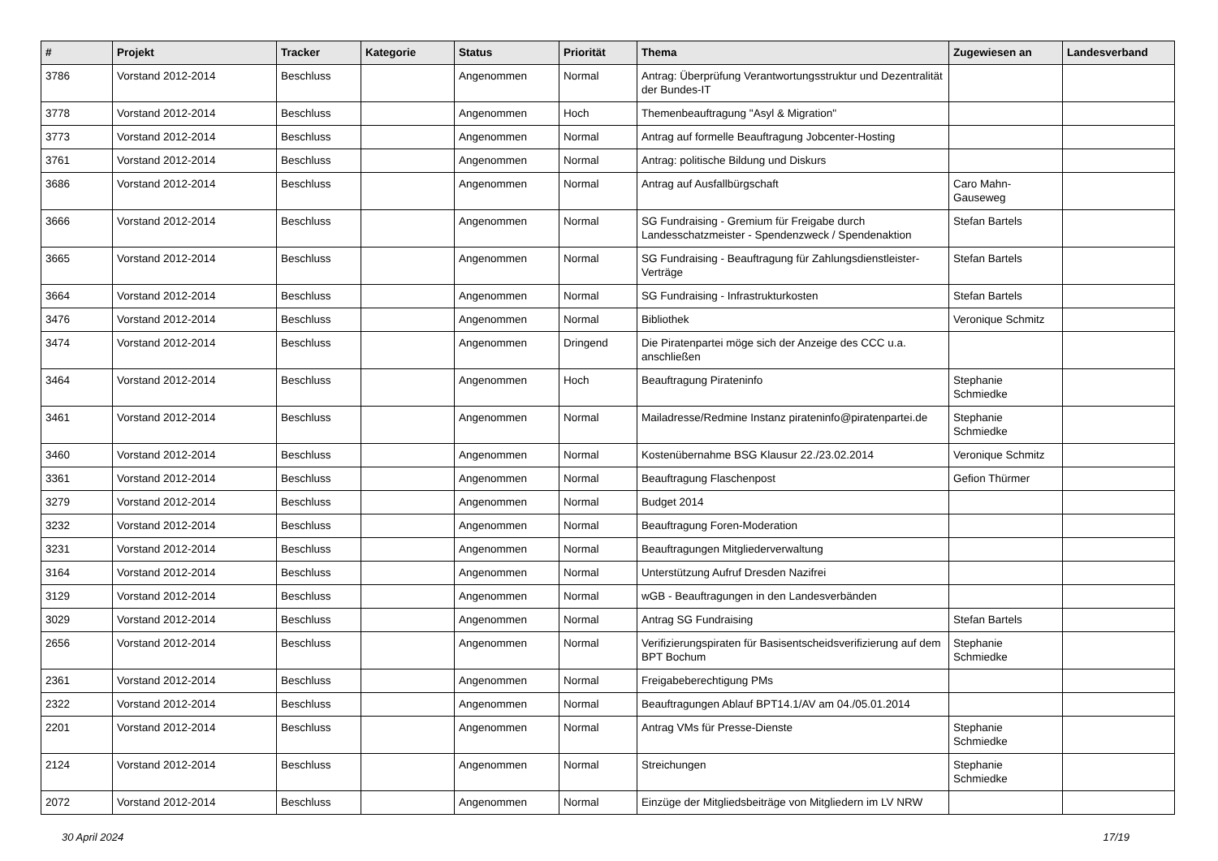| # | Projekt | Tracker | Kategorie | Status | Priorität | Thema | Zugewiesen an | Landesverband |
| --- | --- | --- | --- | --- | --- | --- | --- | --- |
| 3786 | Vorstand 2012-2014 | Beschluss | | Angenommen | Normal | Antrag: Überprüfung Verantwortungsstruktur und Dezentralität der Bundes-IT | | |
| 3778 | Vorstand 2012-2014 | Beschluss | | Angenommen | Hoch | Themenbeauftragung "Asyl & Migration" | | |
| 3773 | Vorstand 2012-2014 | Beschluss | | Angenommen | Normal | Antrag auf formelle Beauftragung Jobcenter-Hosting | | |
| 3761 | Vorstand 2012-2014 | Beschluss | | Angenommen | Normal | Antrag: politische Bildung und Diskurs | | |
| 3686 | Vorstand 2012-2014 | Beschluss | | Angenommen | Normal | Antrag auf Ausfallbürgschaft | Caro Mahn-Gauseweg | |
| 3666 | Vorstand 2012-2014 | Beschluss | | Angenommen | Normal | SG Fundraising - Gremium für Freigabe durch Landesschatzmeister - Spendenzweck / Spendenaktion | Stefan Bartels | |
| 3665 | Vorstand 2012-2014 | Beschluss | | Angenommen | Normal | SG Fundraising - Beauftragung für Zahlungsdienstleister-Verträge | Stefan Bartels | |
| 3664 | Vorstand 2012-2014 | Beschluss | | Angenommen | Normal | SG Fundraising - Infrastrukturkosten | Stefan Bartels | |
| 3476 | Vorstand 2012-2014 | Beschluss | | Angenommen | Normal | Bibliothek | Veronique Schmitz | |
| 3474 | Vorstand 2012-2014 | Beschluss | | Angenommen | Dringend | Die Piratenpartei möge sich der Anzeige des CCC u.a. anschließen | | |
| 3464 | Vorstand 2012-2014 | Beschluss | | Angenommen | Hoch | Beauftragung Pirateninfo | Stephanie Schmiedke | |
| 3461 | Vorstand 2012-2014 | Beschluss | | Angenommen | Normal | Mailadresse/Redmine Instanz pirateninfo@piratenpartei.de | Stephanie Schmiedke | |
| 3460 | Vorstand 2012-2014 | Beschluss | | Angenommen | Normal | Kostenübernahme BSG Klausur 22./23.02.2014 | Veronique Schmitz | |
| 3361 | Vorstand 2012-2014 | Beschluss | | Angenommen | Normal | Beauftragung Flaschenpost | Gefion Thürmer | |
| 3279 | Vorstand 2012-2014 | Beschluss | | Angenommen | Normal | Budget 2014 | | |
| 3232 | Vorstand 2012-2014 | Beschluss | | Angenommen | Normal | Beauftragung Foren-Moderation | | |
| 3231 | Vorstand 2012-2014 | Beschluss | | Angenommen | Normal | Beauftragungen Mitgliederverwaltung | | |
| 3164 | Vorstand 2012-2014 | Beschluss | | Angenommen | Normal | Unterstützung Aufruf Dresden Nazifrei | | |
| 3129 | Vorstand 2012-2014 | Beschluss | | Angenommen | Normal | wGB - Beauftragungen in den Landesverbänden | | |
| 3029 | Vorstand 2012-2014 | Beschluss | | Angenommen | Normal | Antrag SG Fundraising | Stefan Bartels | |
| 2656 | Vorstand 2012-2014 | Beschluss | | Angenommen | Normal | Verifizierungspiraten für Basisentscheidsverifizierung auf dem BPT Bochum | Stephanie Schmiedke | |
| 2361 | Vorstand 2012-2014 | Beschluss | | Angenommen | Normal | Freigabeberechtigung PMs | | |
| 2322 | Vorstand 2012-2014 | Beschluss | | Angenommen | Normal | Beauftragungen Ablauf BPT14.1/AV am 04./05.01.2014 | | |
| 2201 | Vorstand 2012-2014 | Beschluss | | Angenommen | Normal | Antrag VMs für Presse-Dienste | Stephanie Schmiedke | |
| 2124 | Vorstand 2012-2014 | Beschluss | | Angenommen | Normal | Streichungen | Stephanie Schmiedke | |
| 2072 | Vorstand 2012-2014 | Beschluss | | Angenommen | Normal | Einzüge der Mitgliedsbeiträge von Mitgliedern im LV NRW | | |
30 April 2024 17/19